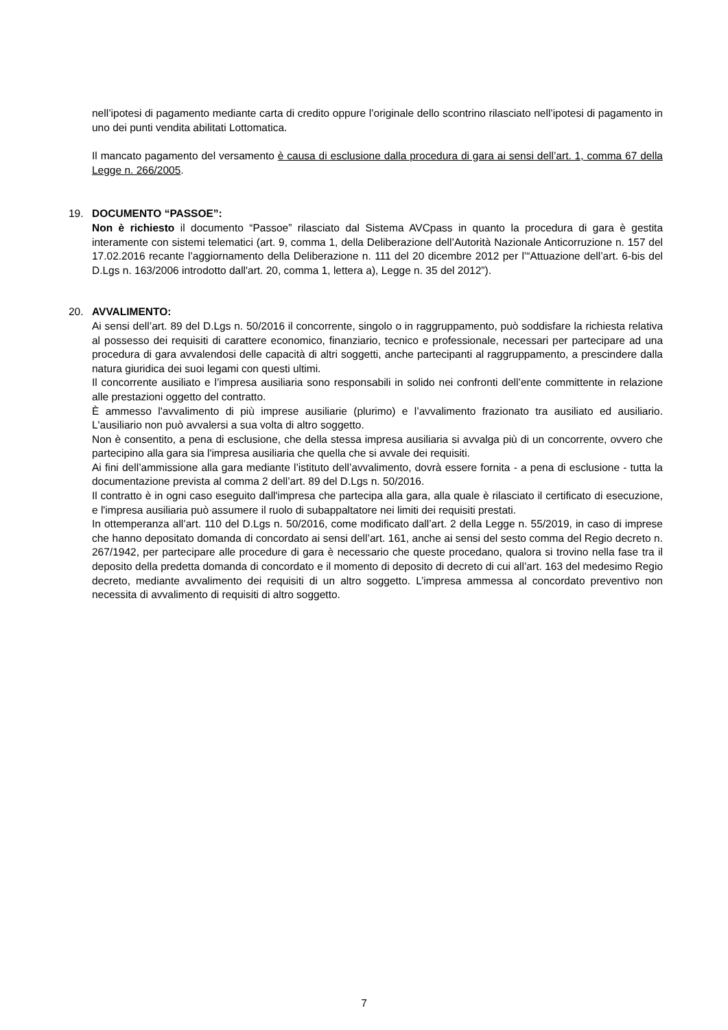nell’ipotesi di pagamento mediante carta di credito oppure l’originale dello scontrino rilasciato nell’ipotesi di pagamento in uno dei punti vendita abilitati Lottomatica.
Il mancato pagamento del versamento è causa di esclusione dalla procedura di gara ai sensi dell’art. 1, comma 67 della Legge n. 266/2005.
19. DOCUMENTO “PASSOE”:
Non è richiesto il documento “Passoe” rilasciato dal Sistema AVCpass in quanto la procedura di gara è gestita interamente con sistemi telematici (art. 9, comma 1, della Deliberazione dell’Autorità Nazionale Anticorruzione n. 157 del 17.02.2016 recante l’aggiornamento della Deliberazione n. 111 del 20 dicembre 2012 per l’“Attuazione dell’art. 6-bis del D.Lgs n. 163/2006 introdotto dall'art. 20, comma 1, lettera a), Legge n. 35 del 2012”).
20. AVVALIMENTO:
Ai sensi dell’art. 89 del D.Lgs n. 50/2016 il concorrente, singolo o in raggruppamento, può soddisfare la richiesta relativa al possesso dei requisiti di carattere economico, finanziario, tecnico e professionale, necessari per partecipare ad una procedura di gara avvalendosi delle capacità di altri soggetti, anche partecipanti al raggruppamento, a prescindere dalla natura giuridica dei suoi legami con questi ultimi.
Il concorrente ausiliato e l’impresa ausiliaria sono responsabili in solido nei confronti dell’ente committente in relazione alle prestazioni oggetto del contratto.
È ammesso l'avvalimento di più imprese ausiliarie (plurimo) e l’avvalimento frazionato tra ausiliato ed ausiliario. L'ausiliario non può avvalersi a sua volta di altro soggetto.
Non è consentito, a pena di esclusione, che della stessa impresa ausiliaria si avvalga più di un concorrente, ovvero che partecipino alla gara sia l'impresa ausiliaria che quella che si avvale dei requisiti.
Ai fini dell’ammissione alla gara mediante l’istituto dell’avvalimento, dovrà essere fornita - a pena di esclusione - tutta la documentazione prevista al comma 2 dell’art. 89 del D.Lgs n. 50/2016.
Il contratto è in ogni caso eseguito dall'impresa che partecipa alla gara, alla quale è rilasciato il certificato di esecuzione, e l'impresa ausiliaria può assumere il ruolo di subappaltatore nei limiti dei requisiti prestati.
In ottemperanza all’art. 110 del D.Lgs n. 50/2016, come modificato dall’art. 2 della Legge n. 55/2019, in caso di imprese che hanno depositato domanda di concordato ai sensi dell’art. 161, anche ai sensi del sesto comma del Regio decreto n. 267/1942, per partecipare alle procedure di gara è necessario che queste procedano, qualora si trovino nella fase tra il deposito della predetta domanda di concordato e il momento di deposito di decreto di cui all’art. 163 del medesimo Regio decreto, mediante avvalimento dei requisiti di un altro soggetto. L’impresa ammessa al concordato preventivo non necessita di avvalimento di requisiti di altro soggetto.
7